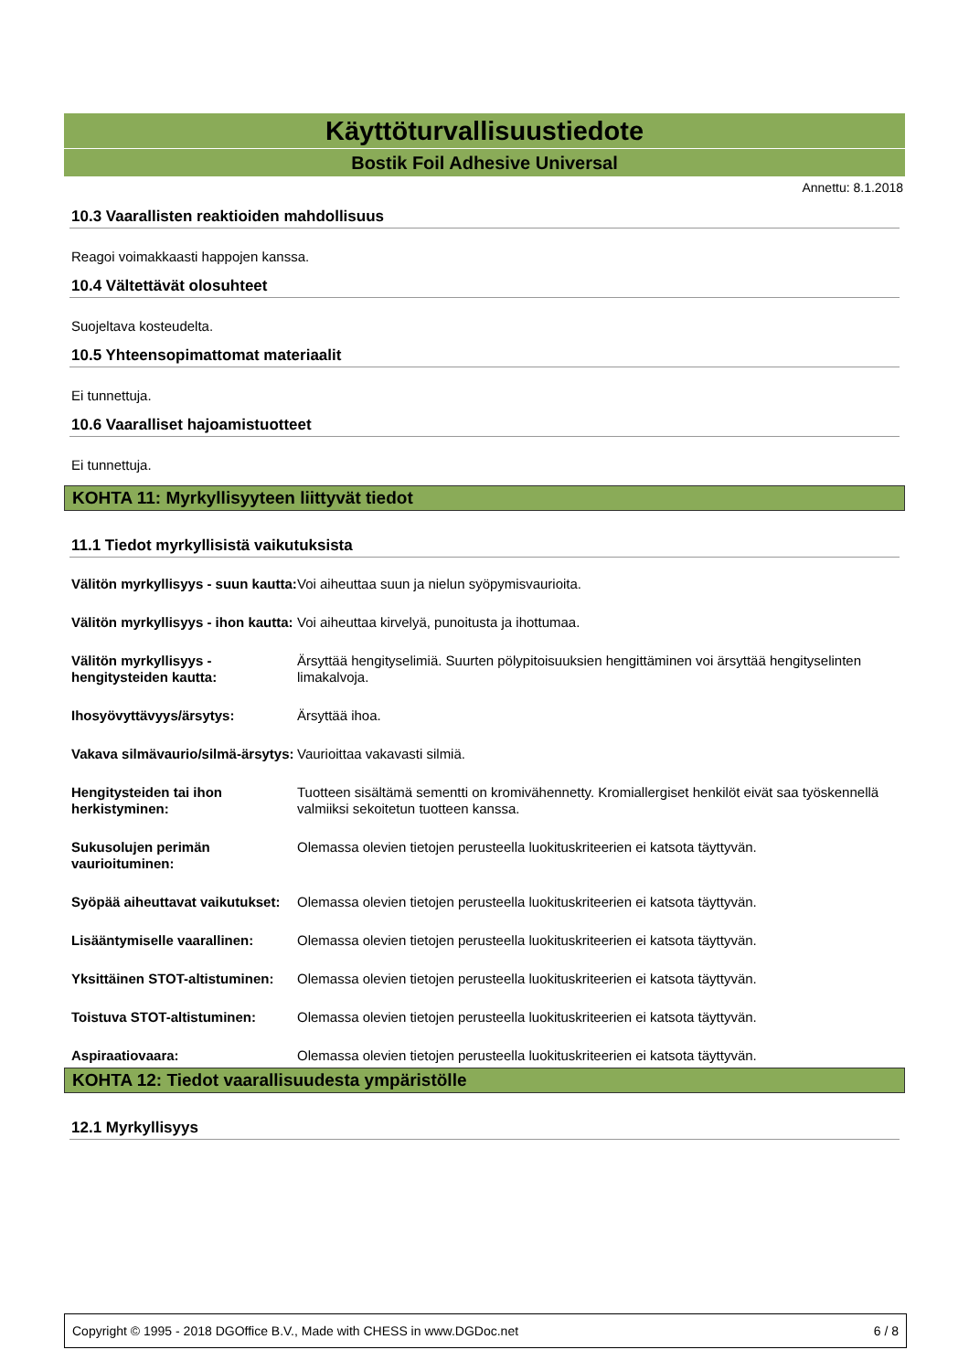Käyttöturvallisuustiedote
Bostik Foil Adhesive Universal
Annettu: 8.1.2018
10.3 Vaarallisten reaktioiden mahdollisuus
Reagoi voimakkaasti happojen kanssa.
10.4 Vältettävät olosuhteet
Suojeltava kosteudelta.
10.5 Yhteensopimattomat materiaalit
Ei tunnettuja.
10.6 Vaaralliset hajoamistuotteet
Ei tunnettuja.
KOHTA 11: Myrkyllisyyteen liittyvät tiedot
11.1 Tiedot myrkyllisistä vaikutuksista
| Välitön myrkyllisyys - suun kautta: | Voi aiheuttaa suun ja nielun syöpymisvaurioita. |
| Välitön myrkyllisyys - ihon kautta: | Voi aiheuttaa kirvelyä, punoitusta ja ihottumaa. |
| Välitön myrkyllisyys - hengitysteiden kautta: | Ärsyttää hengityselimiä. Suurten pölypitoisuuksien hengittäminen voi ärsyttää hengityselinten limakalvoja. |
| Ihosyövyttävyys/ärsytys: | Ärsyttää ihoa. |
| Vakava silmävaurio/silmä-ärsytys: | Vaurioittaa vakavasti silmiä. |
| Hengitysteiden tai ihon herkistyminen: | Tuotteen sisältämä sementti on kromivähennetty. Kromiallergiset henkilöt eivät saa työskennellä valmiiksi sekoitetun tuotteen kanssa. |
| Sukusolujen perimän vaurioituminen: | Olemassa olevien tietojen perusteella luokituskriteerien ei katsota täyttyvän. |
| Syöpää aiheuttavat vaikutukset: | Olemassa olevien tietojen perusteella luokituskriteerien ei katsota täyttyvän. |
| Lisääntymiselle vaarallinen: | Olemassa olevien tietojen perusteella luokituskriteerien ei katsota täyttyvän. |
| Yksittäinen STOT-altistuminen: | Olemassa olevien tietojen perusteella luokituskriteerien ei katsota täyttyvän. |
| Toistuva STOT-altistuminen: | Olemassa olevien tietojen perusteella luokituskriteerien ei katsota täyttyvän. |
| Aspiraatiovaara: | Olemassa olevien tietojen perusteella luokituskriteerien ei katsota täyttyvän. |
KOHTA 12: Tiedot vaarallisuudesta ympäristölle
12.1 Myrkyllisyys
Copyright © 1995 - 2018 DGOffice B.V., Made with CHESS in www.DGDoc.net 6 / 8